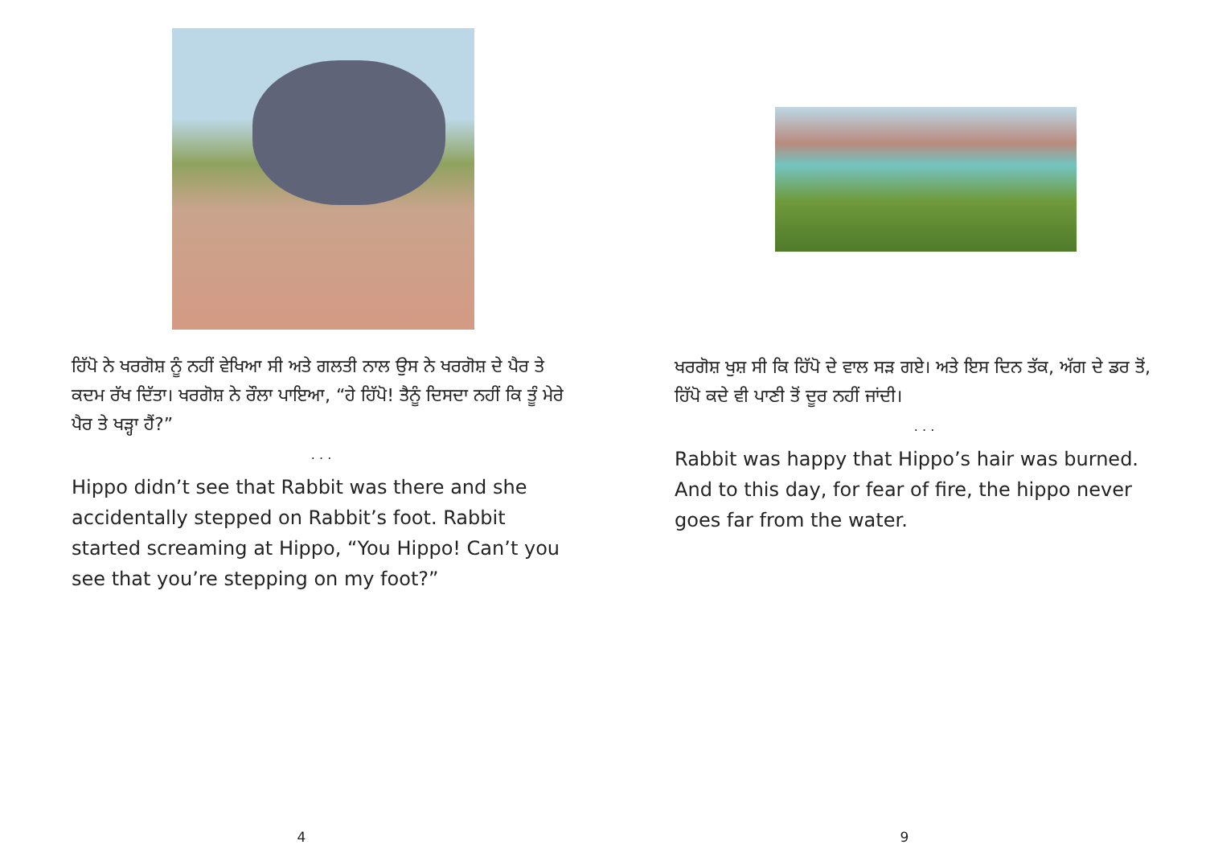ਹਿੱਪੋ ਨੇ ਖਰਗੋਸ਼ ਨੂੰ ਨਹੀਂ ਵੇਖਿਆ ਸੀ ਅਤੇ ਗਲਤੀ ਨਾਲ ਉਸ ਨੇ ਖਰਗੋਸ਼ ਦੇ ਪੈਰ ਤੇ ਕਦਮ ਰੱਖ ਦਿੱਤਾ। ਖਰਗੋਸ਼ ਨੇ ਰੌਲਾ ਪਾਇਆ, “ਹੇ ਹਿੱਪੋ! ਤੈਨੂੰ ਦਿਸਦਾ ਨਹੀਂ ਕਿ ਤੂੰ ਮੇਰੇ ਪੈਰ ਤੇ ਖੜ੍ਹਾ ਹੈਂ?”
. . .
Hippo didn’t see that Rabbit was there and she accidentally stepped on Rabbit’s foot. Rabbit started screaming at Hippo, “You Hippo! Can’t you see that you’re stepping on my foot?”
4
ਖਰਗੋਸ਼ ਖੁਸ਼ ਸੀ ਕਿ ਹਿੱਪੋ ਦੇ ਵਾਲ ਸੜ ਗਏ। ਅਤੇ ਇਸ ਦਿਨ ਤੱਕ, ਅੱਗ ਦੇ ਡਰ ਤੋਂ, ਹਿੱਪੋ ਕਦੇ ਵੀ ਪਾਣੀ ਤੋਂ ਦੂਰ ਨਹੀਂ ਜਾਂਦੀ।
. . .
Rabbit was happy that Hippo’s hair was burned. And to this day, for fear of fire, the hippo never goes far from the water.
9